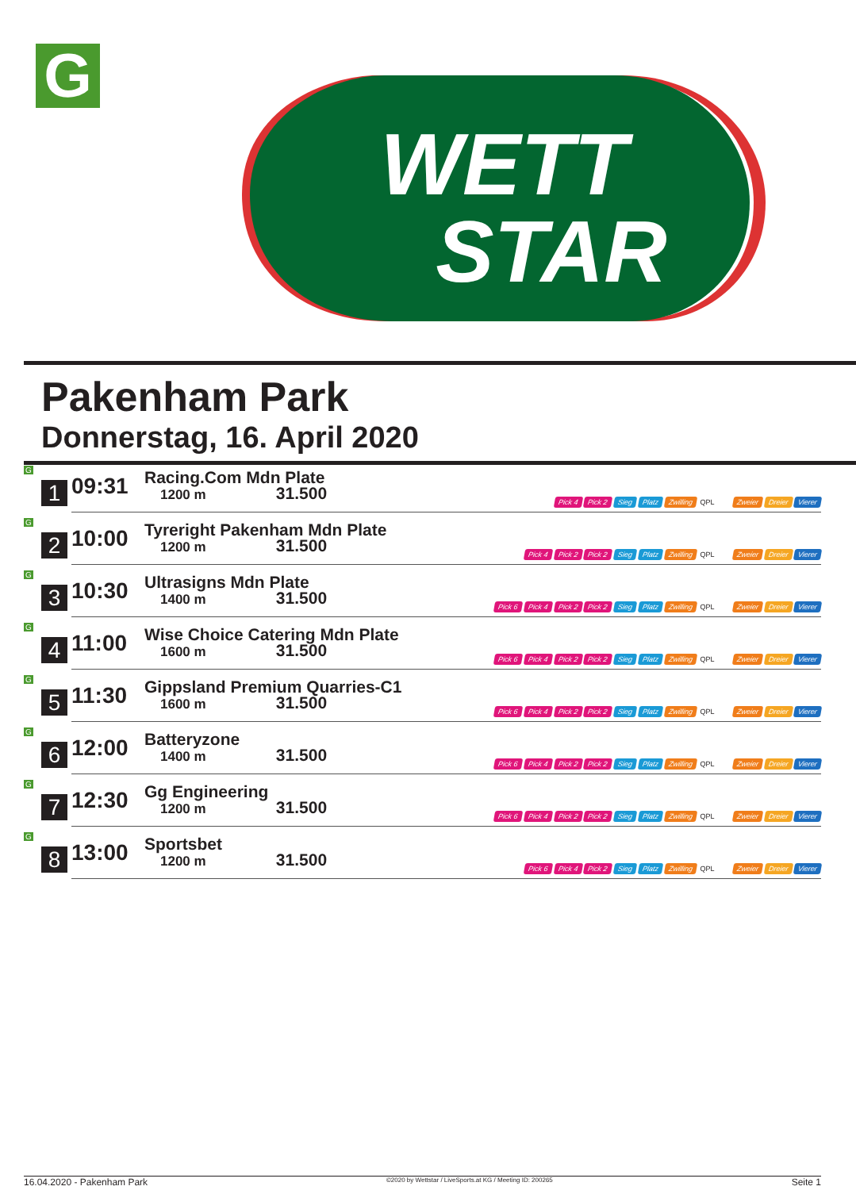G
WETT
STAR
Pakenham Park
Donnerstag, 16. April 2020
| G 1 | 09:31 | Racing.Com Mdn Plate 1200 m 31.500 | Pick 4 Pick 2 Sieg Platz Zwilling QPL Zweier Dreier Vierer |
| G 2 | 10:00 | Tyreright Pakenham Mdn Plate 1200 m 31.500 | Pick 4 Pick 2 Pick 2 Sieg Platz Zwilling QPL Zweier Dreier Vierer |
| G 3 | 10:30 | Ultrasigns Mdn Plate 1400 m 31.500 | Pick 6 Pick 4 Pick 2 Pick 2 Sieg Platz Zwilling QPL Zweier Dreier Vierer |
| G 4 | 11:00 | Wise Choice Catering Mdn Plate 1600 m 31.500 | Pick 6 Pick 4 Pick 2 Pick 2 Sieg Platz Zwilling QPL Zweier Dreier Vierer |
| G 5 | 11:30 | Gippsland Premium Quarries-C1 1600 m 31.500 | Pick 6 Pick 4 Pick 2 Pick 2 Sieg Platz Zwilling QPL Zweier Dreier Vierer |
| G 6 | 12:00 | Batteryzone 1400 m 31.500 | Pick 6 Pick 4 Pick 2 Pick 2 Sieg Platz Zwilling QPL Zweier Dreier Vierer |
| G 7 | 12:30 | Gg Engineering 1200 m 31.500 | Pick 6 Pick 4 Pick 2 Pick 2 Sieg Platz Zwilling QPL Zweier Dreier Vierer |
| G 8 | 13:00 | Sportsbet 1200 m 31.500 | Pick 6 Pick 4 Pick 2 Sieg Platz Zwilling QPL Zweier Dreier Vierer |
16.04.2020 - Pakenham Park ©2020 by Wettstar / LiveSports.at KG / Meeting ID: 200265 Seite 1